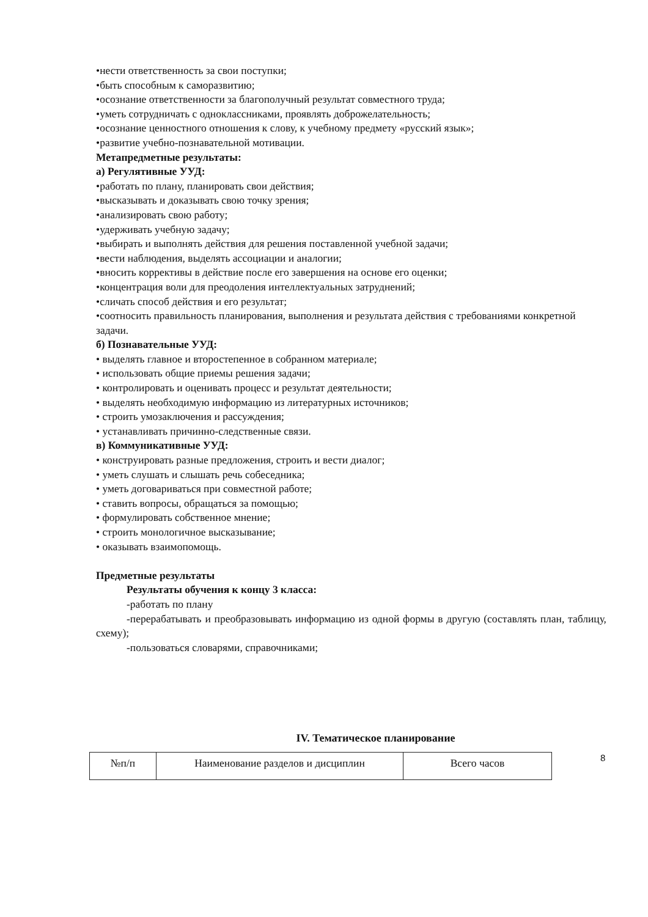•нести ответственность за свои поступки;
•быть способным к саморазвитию;
•осознание ответственности за благополучный результат совместного труда;
•уметь сотрудничать с одноклассниками, проявлять доброжелательность;
•осознание ценностного отношения к слову, к учебному предмету «русский язык»;
•развитие учебно-познавательной мотивации.
Метапредметные результаты:
а) Регулятивные УУД:
•работать по плану, планировать свои действия;
•высказывать и доказывать свою точку зрения;
•анализировать свою работу;
•удерживать учебную задачу;
•выбирать и выполнять действия для решения поставленной учебной задачи;
•вести наблюдения, выделять ассоциации и аналогии;
•вносить коррективы в действие после его завершения на основе его оценки;
•концентрация воли для преодоления интеллектуальных затруднений;
•сличать способ действия и его результат;
•соотносить правильность планирования, выполнения и результата действия с требованиями конкретной задачи.
б) Познавательные УУД:
• выделять главное и второстепенное в собранном материале;
• использовать общие приемы решения задачи;
• контролировать и оценивать процесс и результат деятельности;
• выделять необходимую информацию из литературных источников;
• строить умозаключения и рассуждения;
• устанавливать причинно-следственные связи.
в) Коммуникативные УУД:
• конструировать разные предложения, строить и вести диалог;
• уметь слушать и слышать речь собеседника;
• уметь договариваться при совместной работе;
• ставить вопросы, обращаться за помощью;
• формулировать собственное мнение;
• строить монологичное высказывание;
• оказывать взаимопомощь.
Предметные результаты
Результаты обучения к концу 3 класса:
-работать по плану
-перерабатывать и преобразовывать информацию из одной формы в другую (составлять план, таблицу, схему);
-пользоваться словарями, справочниками;
IV. Тематическое планирование
| №п/п | Наименование разделов и дисциплин | Всего часов |
8